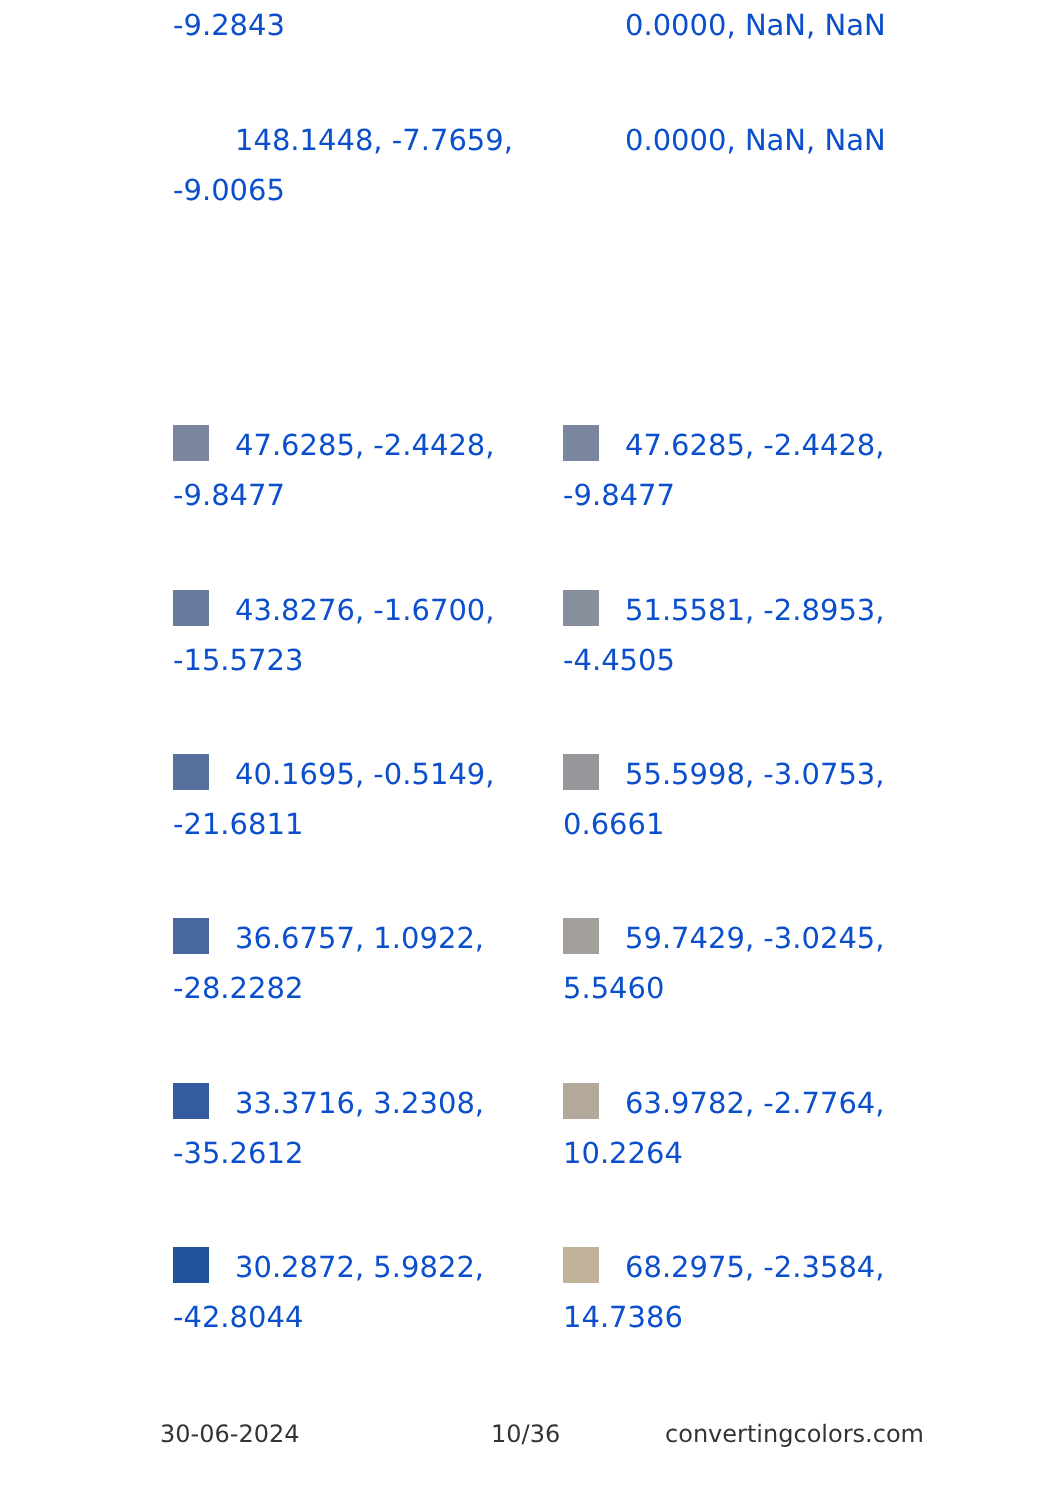-9.2843 0.0000, NaN, NaN
148.1448, -7.7659, -9.0065
0.0000, NaN, NaN
47.6285, -2.4428, -9.8477
47.6285, -2.4428, -9.8477
43.8276, -1.6700, -15.5723
51.5581, -2.8953, -4.4505
40.1695, -0.5149, -21.6811
55.5998, -3.0753, 0.6661
36.6757, 1.0922, -28.2282
59.7429, -3.0245, 5.5460
33.3716, 3.2308, -35.2612
63.9782, -2.7764, 10.2264
30.2872, 5.9822, -42.8044
68.2975, -2.3584, 14.7386
30-06-2024 10/36 convertingcolors.com